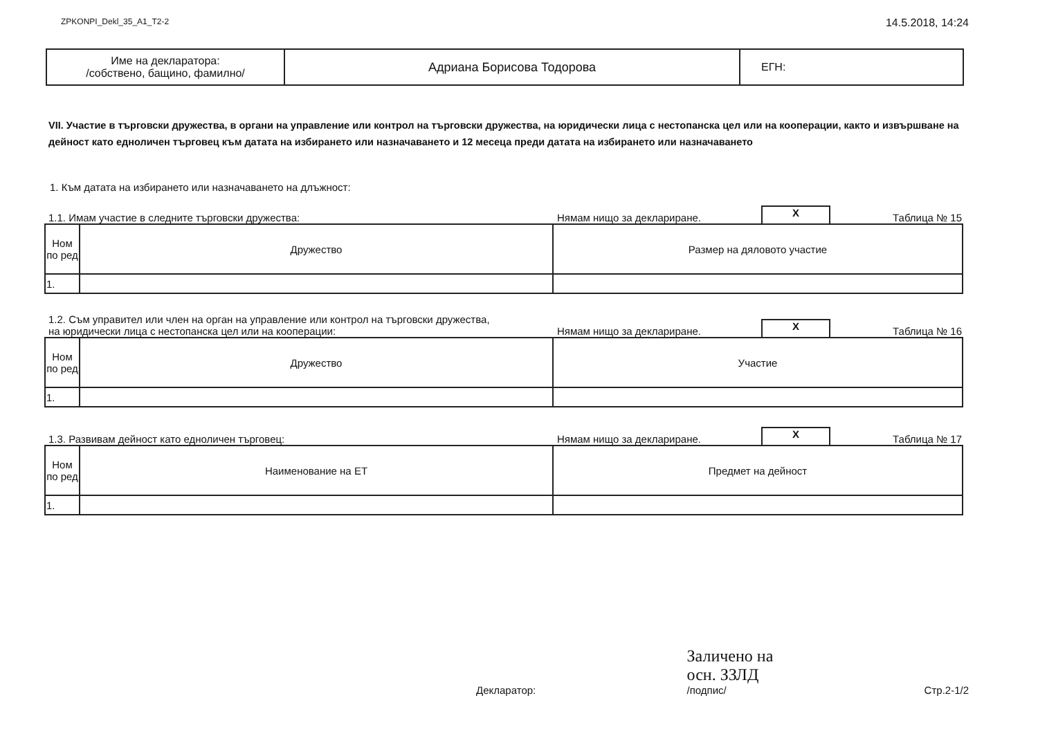ZPKONPI_Dekl_35_A1_T2-2 14.5.2018, 14:24
| Име на декларатора: /собствено, бащино, фамилно/ | Адриана Борисова Тодорова | ЕГН: |
VII. Участие в търговски дружества, в органи на управление или контрол на търговски дружества, на юридически лица с нестопанска цел или на кооперации, както и извършване на дейност като едноличен търговец към датата на избирането или назначаването и 12 месеца преди датата на избирането или назначаването
1. Към датата на избирането или назначаването на длъжност:
1.1. Имам участие в следните търговски дружества: Нямам нищо за деклариране. X Таблица № 15
| Ном по ред | Дружество | Размер на дяловото участие |
| --- | --- | --- |
| 1. | | |
1.2. Съм управител или член на орган на управление или контрол на търговски дружества,
на юридически лица с нестопанска цел или на кооперации: Нямам нищо за деклариране. X Таблица № 16
| Ном по ред | Дружество | Участие |
| --- | --- | --- |
| 1. | | |
1.3. Развивам дейност като едноличен търговец: Нямам нищо за деклариране. X Таблица № 17
| Ном по ред | Наименование на ЕТ | Предмет на дейност |
| --- | --- | --- |
| 1. | | |
Декларатор: Заличено на
осн. ЗЗЛД
/подпис/ Стр.2-1/2